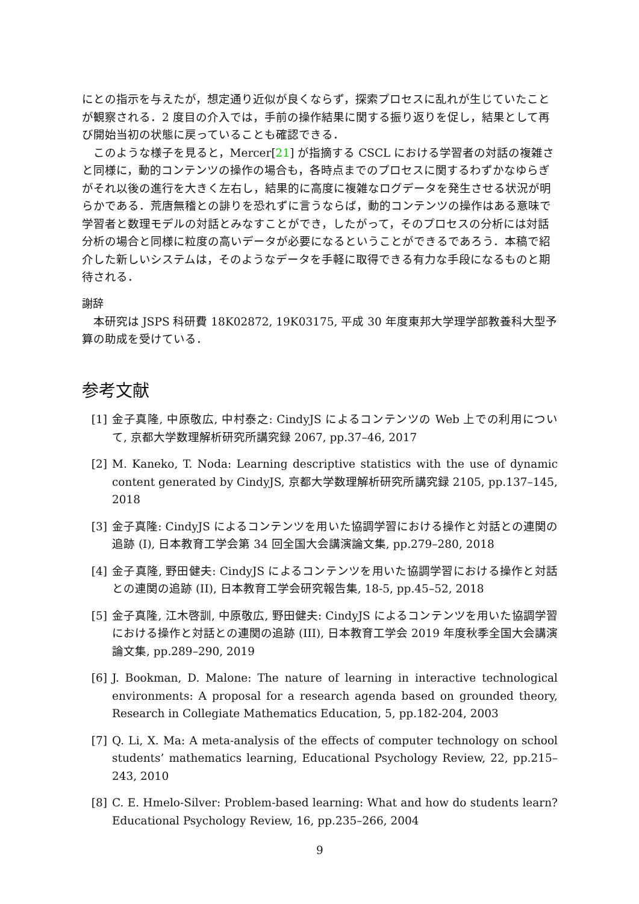にとの指示を与えたが，想定通り近似が良くならず，探索プロセスに乱れが生じていたことが観察される．2 度目の介入では，手前の操作結果に関する振り返りを促し，結果として再び開始当初の状態に戻っていることも確認できる．
このような様子を見ると，Mercer[21] が指摘する CSCL における学習者の対話の複雑さと同様に，動的コンテンツの操作の場合も，各時点までのプロセスに関するわずかなゆらぎがそれ以後の進行を大きく左右し，結果的に高度に複雑なログデータを発生させる状況が明らかである．荒唐無稽との誹りを恐れずに言うならば，動的コンテンツの操作はある意味で学習者と数理モデルの対話とみなすことができ，したがって，そのプロセスの分析には対話分析の場合と同様に粒度の高いデータが必要になるということができるであろう．本稿で紹介した新しいシステムは，そのようなデータを手軽に取得できる有力な手段になるものと期待される．
謝辞
本研究は JSPS 科研費 18K02872, 19K03175, 平成 30 年度東邦大学理学部教養科大型予算の助成を受けている．
参考文献
[1] 金子真隆, 中原敬広, 中村泰之: CindyJS によるコンテンツの Web 上での利用について, 京都大学数理解析研究所講究録 2067, pp.37–46, 2017
[2] M. Kaneko, T. Noda: Learning descriptive statistics with the use of dynamic content generated by CindyJS, 京都大学数理解析研究所講究録 2105, pp.137–145, 2018
[3] 金子真隆: CindyJS によるコンテンツを用いた協調学習における操作と対話との連関の追跡 (I), 日本教育工学会第 34 回全国大会講演論文集, pp.279–280, 2018
[4] 金子真隆, 野田健夫: CindyJS によるコンテンツを用いた協調学習における操作と対話との連関の追跡 (II), 日本教育工学会研究報告集, 18-5, pp.45–52, 2018
[5] 金子真隆, 江木啓訓, 中原敬広, 野田健夫: CindyJS によるコンテンツを用いた協調学習における操作と対話との連関の追跡 (III), 日本教育工学会 2019 年度秋季全国大会講演論文集, pp.289–290, 2019
[6] J. Bookman, D. Malone: The nature of learning in interactive technological environments: A proposal for a research agenda based on grounded theory, Research in Collegiate Mathematics Education, 5, pp.182-204, 2003
[7] Q. Li, X. Ma: A meta-analysis of the effects of computer technology on school students’ mathematics learning, Educational Psychology Review, 22, pp.215–243, 2010
[8] C. E. Hmelo-Silver: Problem-based learning: What and how do students learn? Educational Psychology Review, 16, pp.235–266, 2004
9